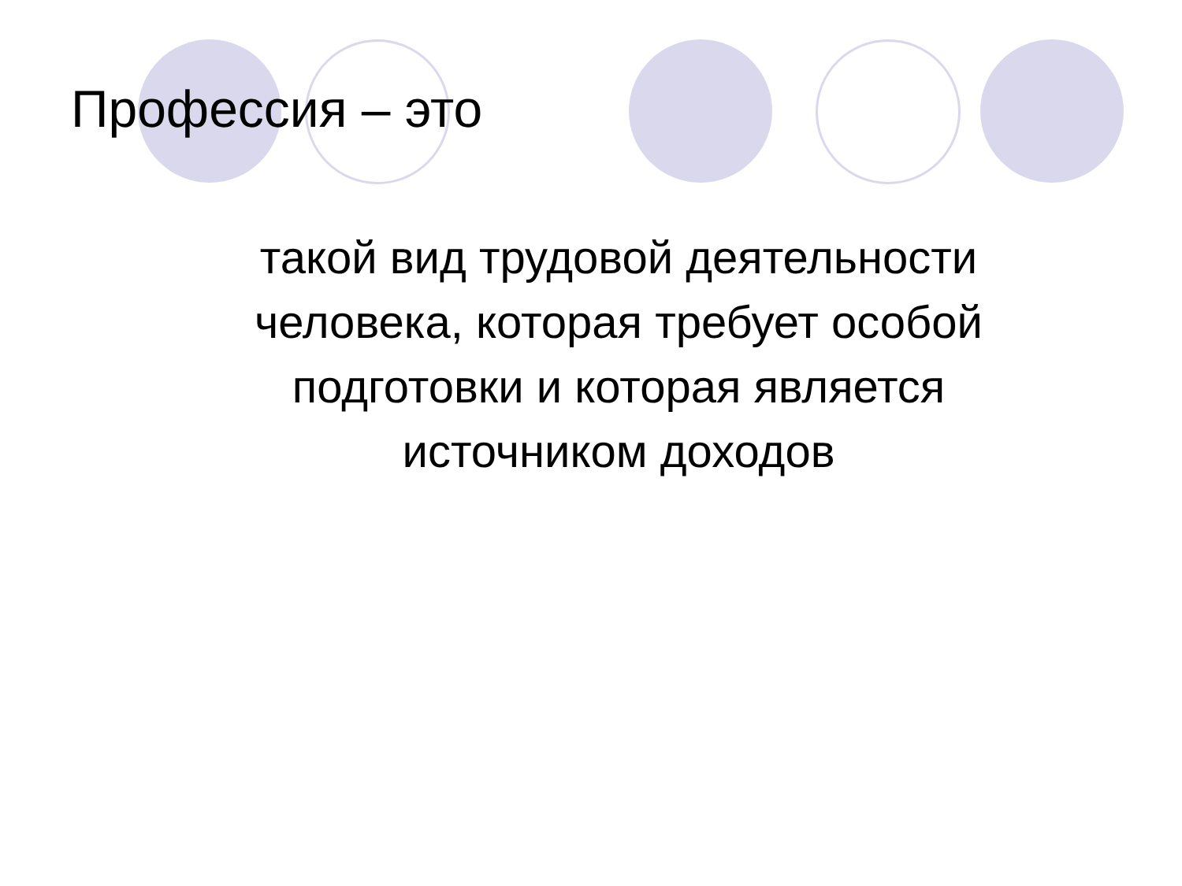Профессия – это
такой вид трудовой деятельности человека, которая требует особой подготовки и которая является источником доходов